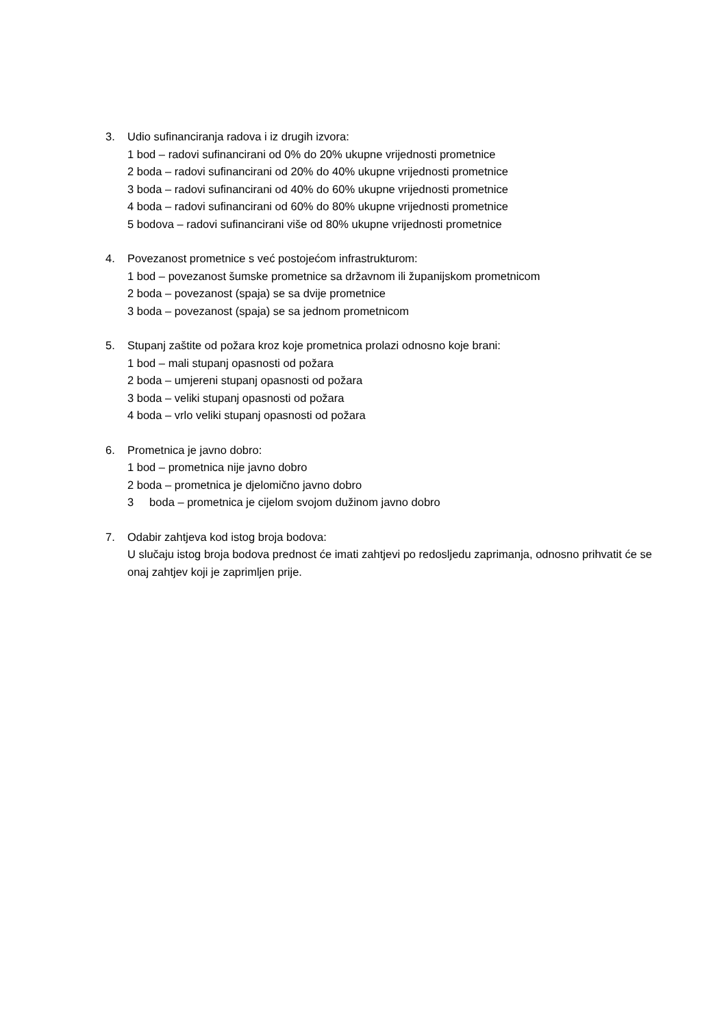3. Udio sufinanciranja radova i iz drugih izvora:
1 bod – radovi sufinancirani od 0% do 20% ukupne vrijednosti prometnice
2 boda – radovi sufinancirani od 20% do 40% ukupne vrijednosti prometnice
3 boda – radovi sufinancirani od 40% do 60% ukupne vrijednosti prometnice
4 boda – radovi sufinancirani od 60% do 80% ukupne vrijednosti prometnice
5 bodova – radovi sufinancirani više od 80% ukupne vrijednosti prometnice
4. Povezanost prometnice s već postojećom infrastrukturom:
1 bod – povezanost šumske prometnice sa državnom ili županijskom prometnicom
2 boda – povezanost (spaja) se sa dvije prometnice
3 boda – povezanost (spaja) se sa jednom prometnicom
5. Stupanj zaštite od požara kroz koje prometnica prolazi odnosno koje brani:
1 bod – mali stupanj opasnosti od požara
2 boda – umjereni stupanj opasnosti od požara
3 boda – veliki stupanj opasnosti od požara
4 boda – vrlo veliki stupanj opasnosti od požara
6. Prometnica je javno dobro:
1 bod – prometnica nije javno dobro
2 boda – prometnica je djelomično javno dobro
3 boda – prometnica je cijelom svojom dužinom javno dobro
7. Odabir zahtjeva kod istog broja bodova:
U slučaju istog broja bodova prednost će imati zahtjevi po redosljedu zaprimanja, odnosno prihvatit će se onaj zahtjev koji je zaprimljen prije.